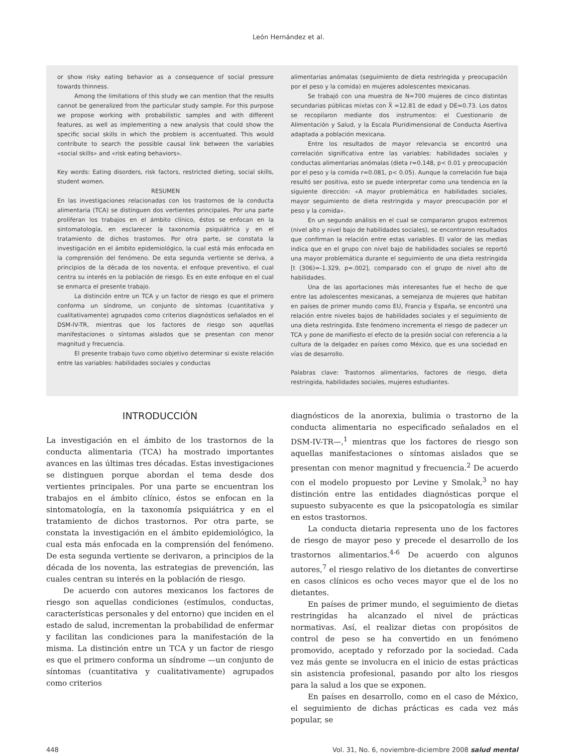León Hernández et al.
or show risky eating behavior as a consequence of social pressure towards thinness.
Among the limitations of this study we can mention that the results cannot be generalized from the particular study sample. For this purpose we propose working with probabilistic samples and with different features, as well as implementing a new analysis that could show the specific social skills in which the problem is accentuated. This would contribute to search the possible causal link between the variables «social skills» and «risk eating behaviors».
Key words: Eating disorders, risk factors, restricted dieting, social skills, student women.
RESUMEN
En las investigaciones relacionadas con los trastornos de la conducta alimentaria (TCA) se distinguen dos vertientes principales. Por una parte proliferan los trabajos en el ámbito clínico, éstos se enfocan en la sintomatología, en esclarecer la taxonomía psiquiátrica y en el tratamiento de dichos trastornos. Por otra parte, se constata la investigación en el ámbito epidemiológico, la cual está más enfocada en la comprensión del fenómeno. De esta segunda vertiente se deriva, a principios de la década de los noventa, el enfoque preventivo, el cual centra su interés en la población de riesgo. Es en este enfoque en el cual se enmarca el presente trabajo.
La distinción entre un TCA y un factor de riesgo es que el primero conforma un síndrome, un conjunto de síntomas (cuantitativa y cualitativamente) agrupados como criterios diagnósticos señalados en el DSM-IV-TR, mientras que los factores de riesgo son aquellas manifestaciones o síntomas aislados que se presentan con menor magnitud y frecuencia.
El presente trabajo tuvo como objetivo determinar si existe relación entre las variables: habilidades sociales y conductas
alimentarias anómalas (seguimiento de dieta restringida y preocupación por el peso y la comida) en mujeres adolescentes mexicanas.
Se trabajó con una muestra de N=700 mujeres de cinco distintas secundarias públicas mixtas con X̄ =12.81 de edad y DE=0.73. Los datos se recopilaron mediante dos instrumentos: el Cuestionario de Alimentación y Salud, y la Escala Pluridimensional de Conducta Asertiva adaptada a población mexicana.
Entre los resultados de mayor relevancia se encontró una correlación significativa entre las variables: habilidades sociales y conductas alimentarias anómalas (dieta r=0.148, p< 0.01 y preocupación por el peso y la comida r=0.081, p< 0.05). Aunque la correlación fue baja resultó ser positiva, esto se puede interpretar como una tendencia en la siguiente dirección: «A mayor problemática en habilidades sociales, mayor seguimiento de dieta restringida y mayor preocupación por el peso y la comida».
En un segundo análisis en el cual se compararon grupos extremos (nivel alto y nivel bajo de habilidades sociales), se encontraron resultados que confirman la relación entre estas variables. El valor de las medias indica que en el grupo con nivel bajo de habilidades sociales se reportó una mayor problemática durante el seguimiento de una dieta restringida [t (306)=-1.329, p=.002], comparado con el grupo de nivel alto de habilidades.
Una de las aportaciones más interesantes fue el hecho de que entre las adolescentes mexicanas, a semejanza de mujeres que habitan en países de primer mundo como EU, Francia y España, se encontró una relación entre niveles bajos de habilidades sociales y el seguimiento de una dieta restringida. Este fenómeno incrementa el riesgo de padecer un TCA y pone de manifiesto el efecto de la presión social con referencia a la cultura de la delgadez en países como México, que es una sociedad en vías de desarrollo.
Palabras clave: Trastornos alimentarios, factores de riesgo, dieta restringida, habilidades sociales, mujeres estudiantes.
INTRODUCCIÓN
La investigación en el ámbito de los trastornos de la conducta alimentaria (TCA) ha mostrado importantes avances en las últimas tres décadas. Estas investigaciones se distinguen porque abordan el tema desde dos vertientes principales. Por una parte se encuentran los trabajos en el ámbito clínico, éstos se enfocan en la sintomatología, en la taxonomía psiquiátrica y en el tratamiento de dichos trastornos. Por otra parte, se constata la investigación en el ámbito epidemiológico, la cual esta más enfocada en la comprensión del fenómeno. De esta segunda vertiente se derivaron, a principios de la década de los noventa, las estrategias de prevención, las cuales centran su interés en la población de riesgo.
De acuerdo con autores mexicanos los factores de riesgo son aquellas condiciones (estímulos, conductas, características personales y del entorno) que inciden en el estado de salud, incrementan la probabilidad de enfermar y facilitan las condiciones para la manifestación de la misma. La distinción entre un TCA y un factor de riesgo es que el primero conforma un síndrome —un conjunto de síntomas (cuantitativa y cualitativamente) agrupados como criterios
diagnósticos de la anorexia, bulimia o trastorno de la conducta alimentaria no especificado señalados en el DSM-IV-TR—,<sup>1</sup> mientras que los factores de riesgo son aquellas manifestaciones o síntomas aislados que se presentan con menor magnitud y frecuencia.<sup>2</sup> De acuerdo con el modelo propuesto por Levine y Smolak,<sup>3</sup> no hay distinción entre las entidades diagnósticas porque el supuesto subyacente es que la psicopatología es similar en estos trastornos.
La conducta dietaria representa uno de los factores de riesgo de mayor peso y precede el desarrollo de los trastornos alimentarios.<sup>4-6</sup> De acuerdo con algunos autores,<sup>7</sup> el riesgo relativo de los dietantes de convertirse en casos clínicos es ocho veces mayor que el de los no dietantes.
En países de primer mundo, el seguimiento de dietas restringidas ha alcanzado el nivel de prácticas normativas. Así, el realizar dietas con propósitos de control de peso se ha convertido en un fenómeno promovido, aceptado y reforzado por la sociedad. Cada vez más gente se involucra en el inicio de estas prácticas sin asistencia profesional, pasando por alto los riesgos para la salud a los que se exponen.
En países en desarrollo, como en el caso de México, el seguimiento de dichas prácticas es cada vez más popular, se
448 Vol. 31, No. 6, noviembre-diciembre 2008 salud mental